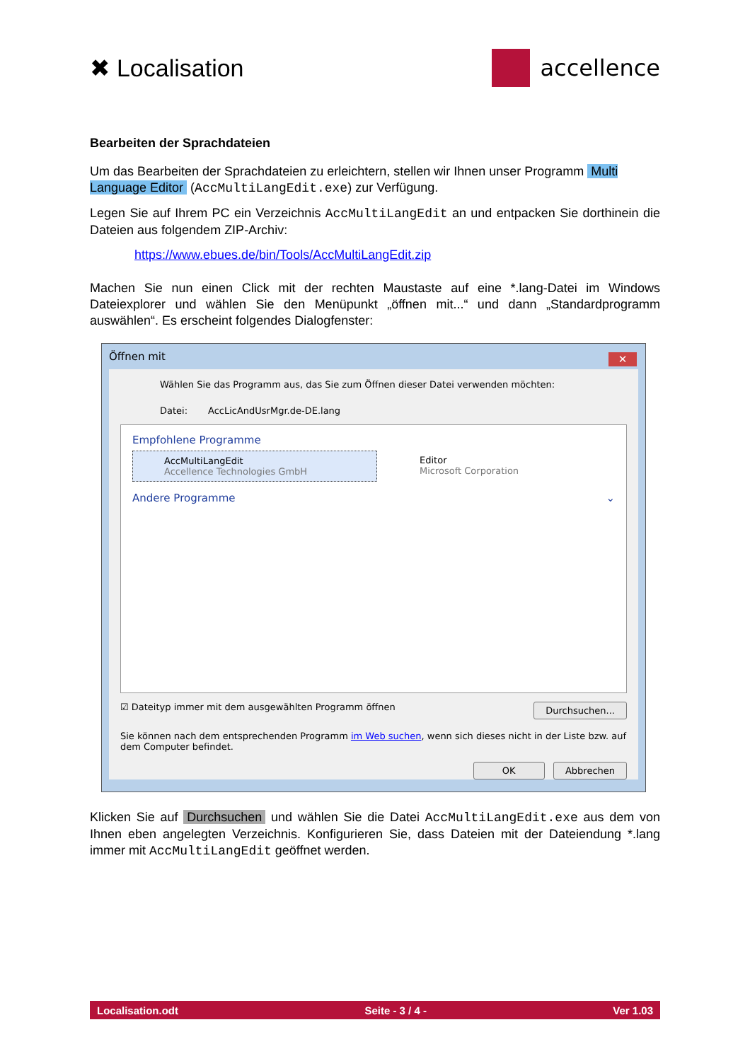✖ Localisation accellence
Bearbeiten der Sprachdateien
Um das Bearbeiten der Sprachdateien zu erleichtern, stellen wir Ihnen unser Programm Multi Language Editor (AccMultiLangEdit.exe) zur Verfügung.
Legen Sie auf Ihrem PC ein Verzeichnis AccMultiLangEdit an und entpacken Sie dorthinein die Dateien aus folgendem ZIP-Archiv:
https://www.ebues.de/bin/Tools/AccMultiLangEdit.zip
Machen Sie nun einen Click mit der rechten Maustaste auf eine *.lang-Datei im Windows Dateiexplorer und wählen Sie den Menüpunkt „öffnen mit...“ und dann „Standardprogramm auswählen“. Es erscheint folgendes Dialogfenster:
Öffnen mit
✕
Wählen Sie das Programm aus, das Sie zum Öffnen dieser Datei verwenden möchten:
Datei: AccLicAndUsrMgr.de-DE.lang
Empfohlene Programme
AccMultiLangEdit
Accellence Technologies GmbH Editor
Microsoft Corporation
Andere Programme ⌄
☑ Dateityp immer mit dem ausgewählten Programm öffnen Durchsuchen...
Sie können nach dem entsprechenden Programm im Web suchen, wenn sich dieses nicht in der Liste bzw. auf dem Computer befindet.
OK Abbrechen
Klicken Sie auf Durchsuchen und wählen Sie die Datei AccMultiLangEdit.exe aus dem von Ihnen eben angelegten Verzeichnis. Konfigurieren Sie, dass Dateien mit der Dateiendung *.lang immer mit AccMultiLangEdit geöffnet werden.
Localisation.odt Seite - 3 / 4 - Ver 1.03